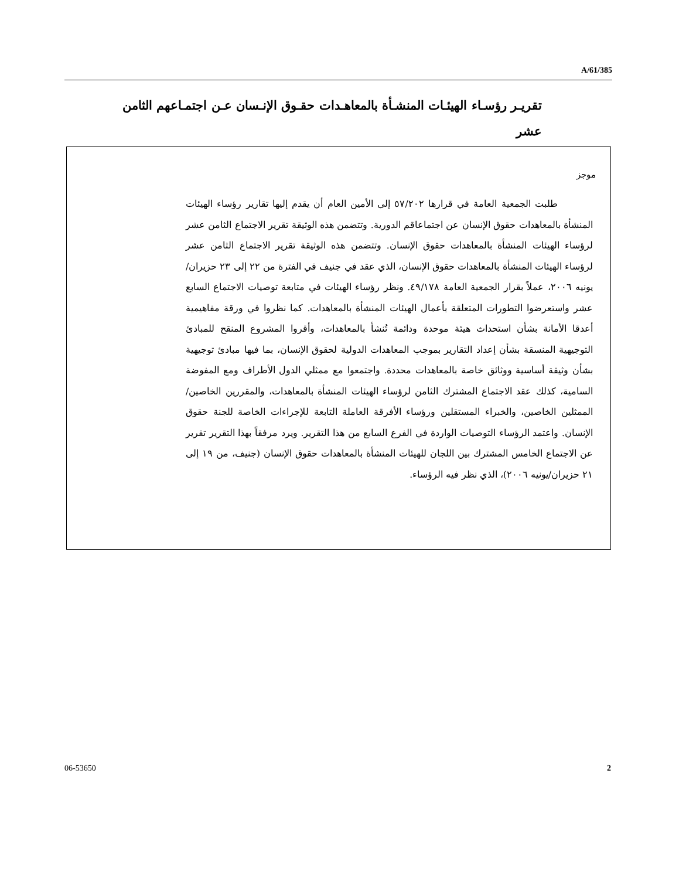A/61/385
تقريـر رؤسـاء الهيئـات المنشـأة بالمعاهـدات حقـوق الإنـسان عـن اجتمـاعهم الثامن عشر
موجز
طلبت الجمعية العامة في قرارها ٥٧/٢٠٢ إلى الأمين العام أن يقدم إليها تقارير رؤساء الهيئات المنشأة بالمعاهدات حقوق الإنسان عن اجتماعاقم الدورية. وتتضمن هذه الوثيقة تقرير الاجتماع الثامن عشر لرؤساء الهيئات المنشأة بالمعاهدات حقوق الإنسان. وتتضمن هذه الوثيقة تقرير الاجتماع الثامن عشر لرؤساء الهيئات المنشأة بالمعاهدات حقوق الإنسان، الذي عقد في جنيف في الفترة من ٢٢ إلى ٢٣ حزيران/يونيه ٢٠٠٦، عملاً بقرار الجمعية العامة ٤٩/١٧٨. ونظر رؤساء الهيئات في متابعة توصيات الاجتماع السابع عشر واستعرضوا التطورات المتعلقة بأعمال الهيئات المنشأة بالمعاهدات. كما نظروا في ورقة مفاهيمية أعدقا الأمانة بشأن استحداث هيئة موحدة ودائمة تُنشأ بالمعاهدات، وأقروا المشروع المنقح للمبادئ التوجيهية المنسقة بشأن إعداد التقارير بموجب المعاهدات الدولية لحقوق الإنسان، بما فيها مبادئ توجيهية بشأن وثيقة أساسية ووثائق خاصة بالمعاهدات محددة. واجتمعوا مع ممثلي الدول الأطراف ومع المفوضة السامية، كذلك عقد الاجتماع المشترك الثامن لرؤساء الهيئات المنشأة بالمعاهدات، والمقررين الخاصين/الممثلين الخاصين، والخبراء المستقلين ورؤساء الأفرقة العاملة التابعة للإجراءات الخاصة للجنة حقوق الإنسان. واعتمد الرؤساء التوصيات الواردة في الفرع السابع من هذا التقرير. ويرد مرفقاً بهذا التقرير تقرير عن الاجتماع الخامس المشترك بين اللجان للهيئات المنشأة بالمعاهدات حقوق الإنسان (جنيف، من ١٩ إلى ٢١ حزيران/يونيه ٢٠٠٦)، الذي نظر فيه الرؤساء.
06-53650 2